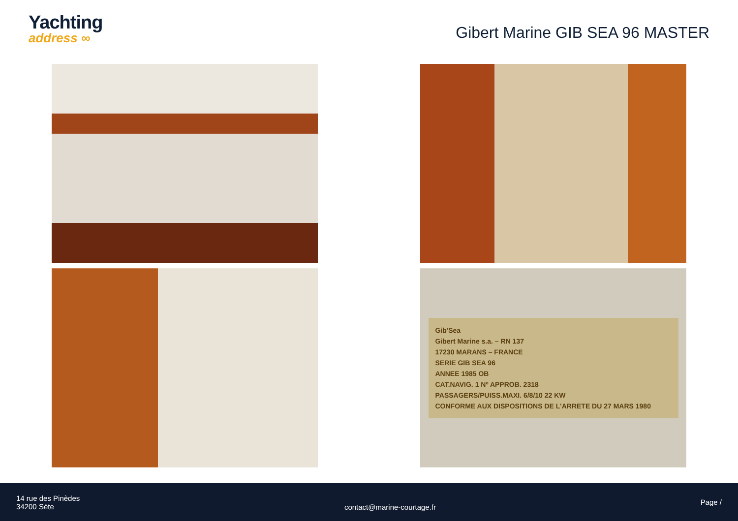Yachting
address ∞
Gibert Marine GIB SEA 96 MASTER
Gib'Sea
Gibert Marine s.a. – RN 137
17230 MARANS – FRANCE
SERIE GIB SEA 96
ANNEE 1985 OB
CAT.NAVIG. 1 Nº APPROB. 2318
PASSAGERS/PUISS.MAXI. 6/8/10 22 KW
CONFORME AUX DISPOSITIONS DE L'ARRETE DU 27 MARS 1980
14 rue des Pinèdes
34200 Sète
contact@marine-courtage.fr
Page /